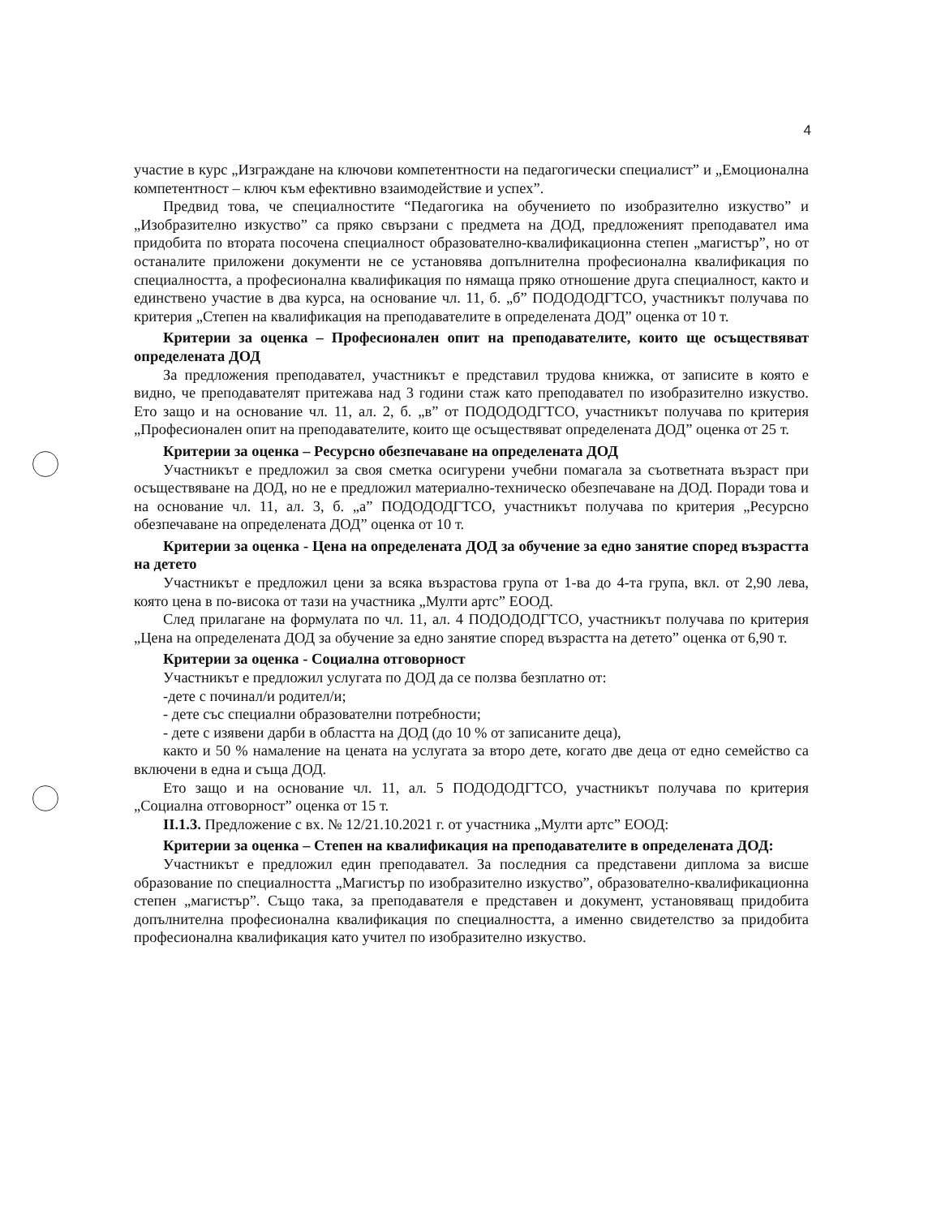4
участие в курс „Изграждане на ключови компетентности на педагогически специалист” и „Емоционална компетентност – ключ към ефективно взаимодействие и успех”.
Предвид това, че специалностите “Педагогика на обучението по изобразително изкуство” и „Изобразително изкуство” са пряко свързани с предмета на ДОД, предложеният преподавател има придобита по втората посочена специалност образователно-квалификационна степен „магистър”, но от останалите приложени документи не се установява допълнителна професионална квалификация по специалността, а професионална квалификация по нямаща пряко отношение друга специалност, както и единствено участие в два курса, на основание чл. 11, б. „б” ПОДОДОДГТСО, участникът получава по критерия „Степен на квалификация на преподавателите в определената ДОД” оценка от 10 т.
Критерии за оценка – Професионален опит на преподавателите, които ще осъществяват определената ДОД
За предложения преподавател, участникът е представил трудова книжка, от записите в която е видно, че преподавателят притежава над 3 години стаж като преподавател по изобразително изкуство. Ето защо и на основание чл. 11, ал. 2, б. „в” от ПОДОДОДГТСО, участникът получава по критерия „Професионален опит на преподавателите, които ще осъществяват определената ДОД” оценка от 25 т.
Критерии за оценка – Ресурсно обезпечаване на определената ДОД
Участникът е предложил за своя сметка осигурени учебни помагала за съответната възраст при осъществяване на ДОД, но не е предложил материално-техническо обезпечаване на ДОД. Поради това и на основание чл. 11, ал. 3, б. „а” ПОДОДОДГТСО, участникът получава по критерия „Ресурсно обезпечаване на определената ДОД” оценка от 10 т.
Критерии за оценка - Цена на определената ДОД за обучение за едно занятие според възрастта на детето
Участникът е предложил цени за всяка възрастова група от 1-ва до 4-та група, вкл. от 2,90 лева, която цена в по-висока от тази на участника „Мулти артс” ЕООД.
След прилагане на формулата по чл. 11, ал. 4 ПОДОДОДГТСО, участникът получава по критерия „Цена на определената ДОД за обучение за едно занятие според възрастта на детето” оценка от 6,90 т.
Критерии за оценка - Социална отговорност
Участникът е предложил услугата по ДОД да се ползва безплатно от:
-дете с починал/и родител/и;
- дете със специални образователни потребности;
- дете с изявени дарби в областта на ДОД (до 10 % от записаните деца),
както и 50 % намаление на цената на услугата за второ дете, когато две деца от едно семейство са включени в една и съща ДОД.
Ето защо и на основание чл. 11, ал. 5 ПОДОДОДГТСО, участникът получава по критерия „Социална отговорност” оценка от 15 т.
II.1.3. Предложение с вх. № 12/21.10.2021 г. от участника „Мулти артс” ЕООД:
Критерии за оценка – Степен на квалификация на преподавателите в определената ДОД:
Участникът е предложил един преподавател. За последния са представени диплома за висше образование по специалността „Магистър по изобразително изкуство”, образователно-квалификационна степен „магистър”. Също така, за преподавателя е представен и документ, установяващ придобита допълнителна професионална квалификация по специалността, а именно свидетелство за придобита професионална квалификация като учител по изобразително изкуство.